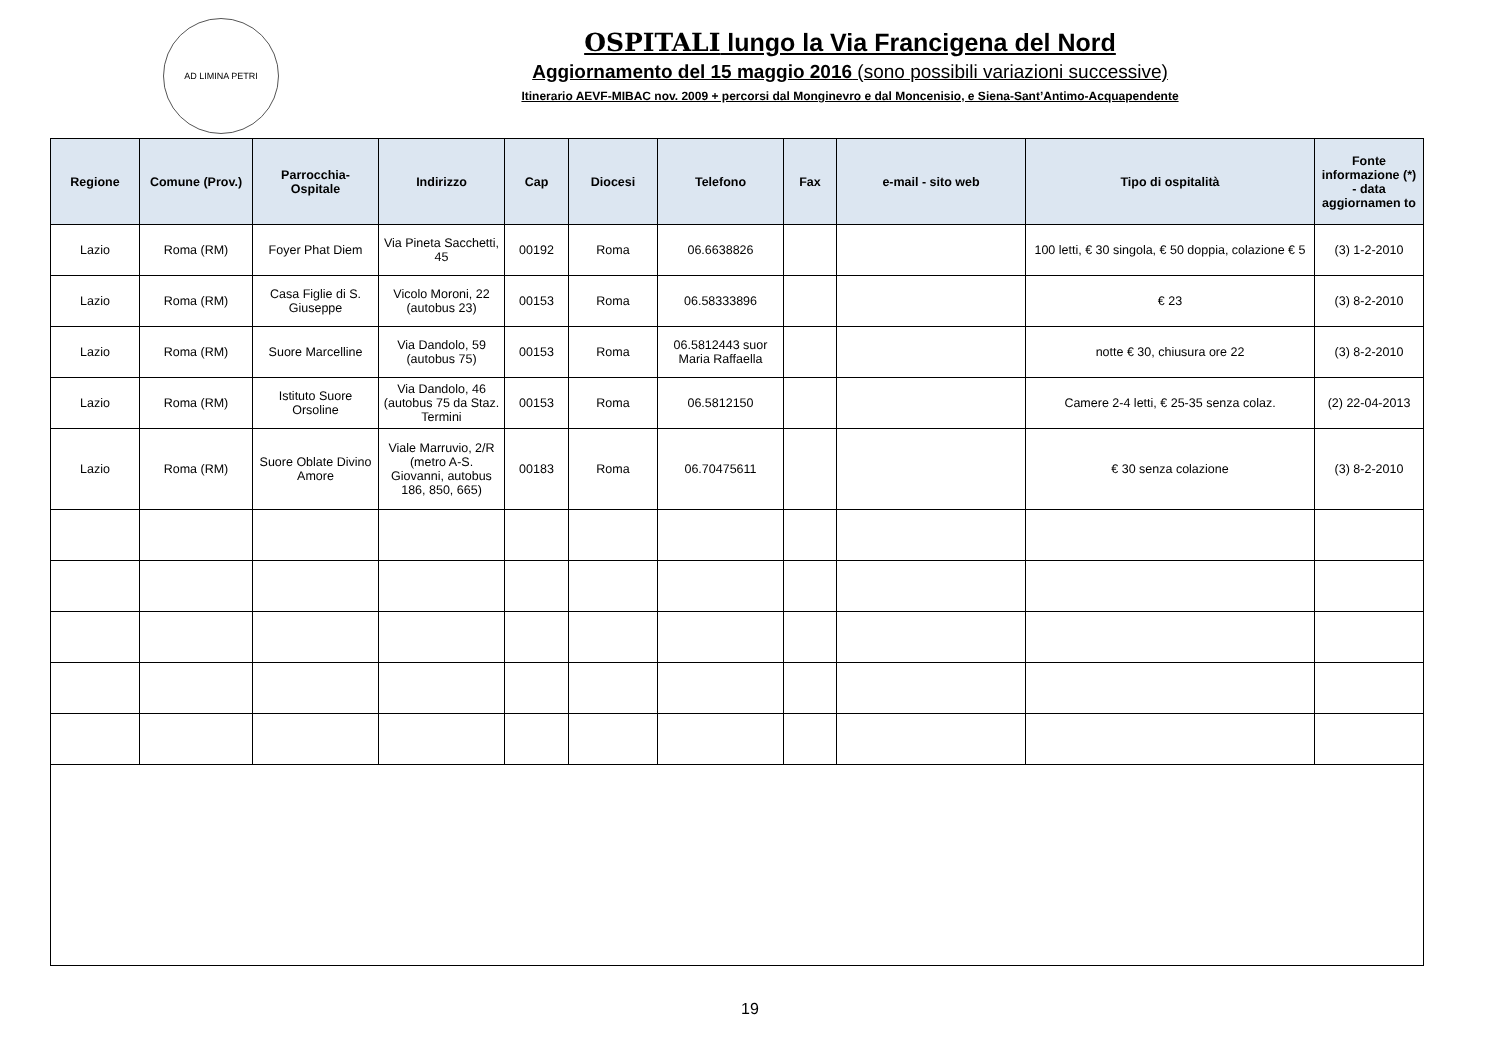AD LIMINA PETRI
OSPITALI lungo la Via Francigena del Nord
Aggiornamento del 15 maggio 2016 (sono possibili variazioni successive)
Itinerario AEVF-MIBAC nov. 2009 + percorsi dal Monginevro e dal Moncenisio, e Siena-Sant’Antimo-Acquapendente
| Regione | Comune (Prov.) | Parrocchia-Ospitale | Indirizzo | Cap | Diocesi | Telefono | Fax | e-mail - sito web | Tipo di ospitalità | Fonte informazione (*) - data aggiornamen to |
| --- | --- | --- | --- | --- | --- | --- | --- | --- | --- | --- |
| Lazio | Roma (RM) | Foyer Phat Diem | Via Pineta Sacchetti, 45 | 00192 | Roma | 06.6638826 | | | 100 letti, € 30 singola, € 50 doppia, colazione € 5 | (3) 1-2-2010 |
| Lazio | Roma (RM) | Casa Figlie di S. Giuseppe | Vicolo Moroni, 22 (autobus 23) | 00153 | Roma | 06.58333896 | | | € 23 | (3) 8-2-2010 |
| Lazio | Roma (RM) | Suore Marcelline | Via Dandolo, 59 (autobus 75) | 00153 | Roma | 06.5812443 suor Maria Raffaella | | | notte € 30, chiusura ore 22 | (3) 8-2-2010 |
| Lazio | Roma (RM) | Istituto Suore Orsoline | Via Dandolo, 46 (autobus 75 da Staz. Termini | 00153 | Roma | 06.5812150 | | | Camere 2-4 letti, € 25-35 senza colaz. | (2) 22-04-2013 |
| Lazio | Roma (RM) | Suore Oblate Divino Amore | Viale Marruvio, 2/R (metro A-S. Giovanni, autobus 186, 850, 665) | 00183 | Roma | 06.70475611 | | | € 30 senza colazione | (3) 8-2-2010 |
19